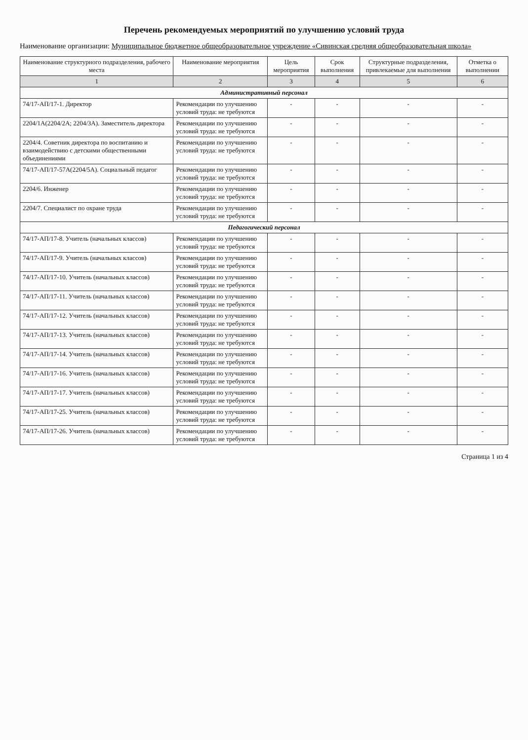Перечень рекомендуемых мероприятий по улучшению условий труда
Наименование организации: Муниципальное бюджетное общеобразовательное учреждение «Сивинская средняя общеобразовательная школа»
| Наименование структурного подразделения, рабочего места | Наименование мероприятия | Цель мероприятия | Срок выполнения | Структурные подразделения, привлекаемые для выполнения | Отметка о выполнении |
| --- | --- | --- | --- | --- | --- |
| 1 | 2 | 3 | 4 | 5 | 6 |
| Административный персонал | | | | | |
| 74/17-АП/17-1. Директор | Рекомендации по улучшению условий труда: не требуются | - | - | - | - |
| 2204/1А(2204/2А; 2204/3А). Заместитель директора | Рекомендации по улучшению условий труда: не требуются | - | - | - | - |
| 2204/4. Советник директора по воспитанию и взаимодействию с детскими общественными объединениями | Рекомендации по улучшению условий труда: не требуются | - | - | - | - |
| 74/17-АП/17-57А(2204/5А). Социальный педагог | Рекомендации по улучшению условий труда: не требуются | - | - | - | - |
| 2204/6. Инженер | Рекомендации по улучшению условий труда: не требуются | - | - | - | - |
| 2204/7. Специалист по охране труда | Рекомендации по улучшению условий труда: не требуются | - | - | - | - |
| Педагогический персонал | | | | | |
| 74/17-АП/17-8. Учитель (начальных классов) | Рекомендации по улучшению условий труда: не требуются | - | - | - | - |
| 74/17-АП/17-9. Учитель (начальных классов) | Рекомендации по улучшению условий труда: не требуются | - | - | - | - |
| 74/17-АП/17-10. Учитель (начальных классов) | Рекомендации по улучшению условий труда: не требуются | - | - | - | - |
| 74/17-АП/17-11. Учитель (начальных классов) | Рекомендации по улучшению условий труда: не требуются | - | - | - | - |
| 74/17-АП/17-12. Учитель (начальных классов) | Рекомендации по улучшению условий труда: не требуются | - | - | - | - |
| 74/17-АП/17-13. Учитель (начальных классов) | Рекомендации по улучшению условий труда: не требуются | - | - | - | - |
| 74/17-АП/17-14. Учитель (начальных классов) | Рекомендации по улучшению условий труда: не требуются | - | - | - | - |
| 74/17-АП/17-16. Учитель (начальных классов) | Рекомендации по улучшению условий труда: не требуются | - | - | - | - |
| 74/17-АП/17-17. Учитель (начальных классов) | Рекомендации по улучшению условий труда: не требуются | - | - | - | - |
| 74/17-АП/17-25. Учитель (начальных классов) | Рекомендации по улучшению условий труда: не требуются | - | - | - | - |
| 74/17-АП/17-26. Учитель (начальных классов) | Рекомендации по улучшению условий труда: не требуются | - | - | - | - |
Страница 1 из 4